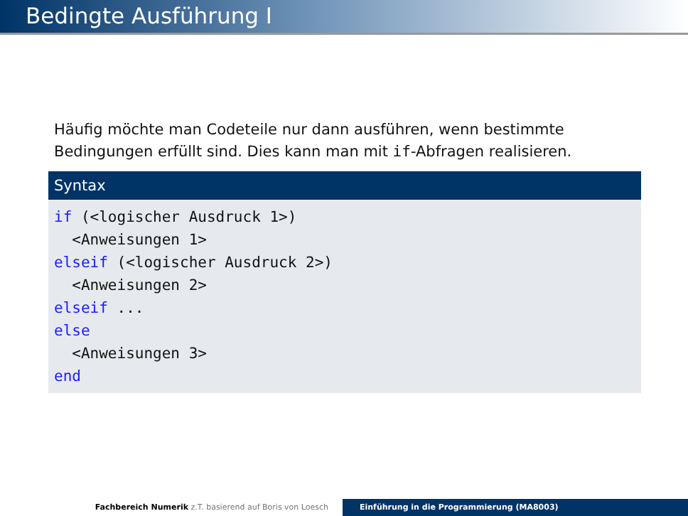Bedingte Ausführung I
Häufig möchte man Codeteile nur dann ausführen, wenn bestimmte Bedingungen erfüllt sind. Dies kann man mit if-Abfragen realisieren.
Syntax
if (<logischer Ausdruck 1>) <Anweisungen 1> elseif (<logischer Ausdruck 2>) <Anweisungen 2> elseif ... else <Anweisungen 3> end
Fachbereich Numerik z.T. basierend auf Boris von Loesch Einführung in die Programmierung (MA8003)